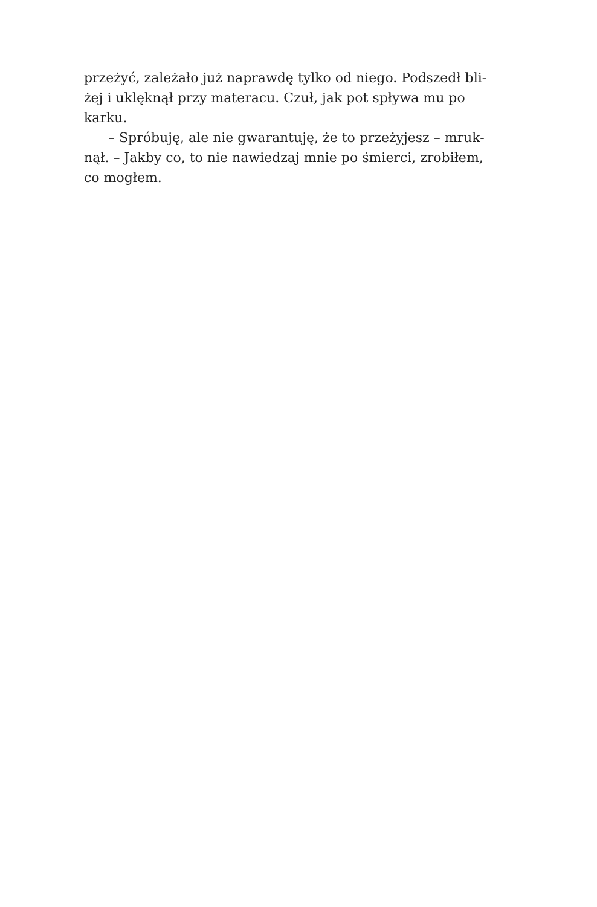przeżyć, zależało już naprawdę tylko od niego. Podszedł bli-
żej i uklęknął przy materacu. Czuł, jak pot spływa mu po
karku.
– Spróbuję, ale nie gwarantuję, że to przeżyjesz – mruk-
nął. – Jakby co, to nie nawiedzaj mnie po śmierci, zrobiłem,
co mogłem.